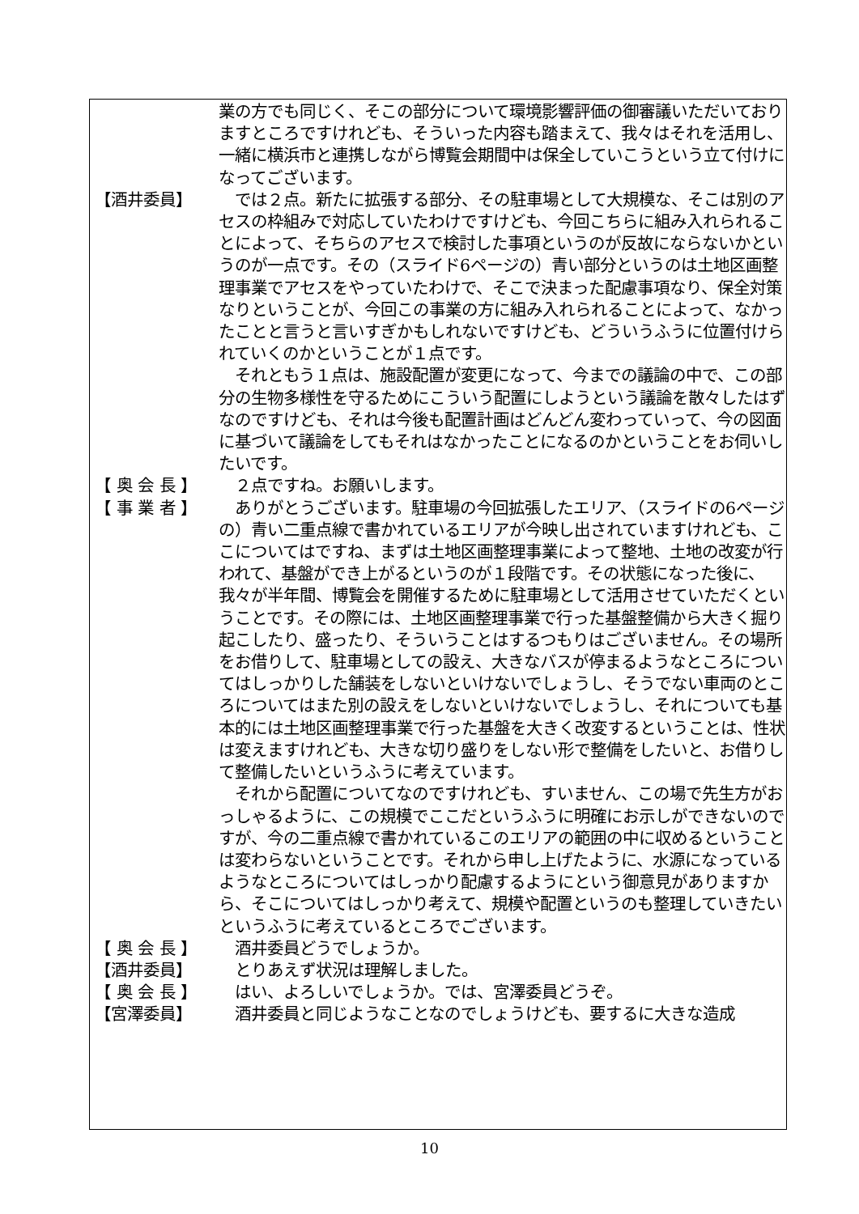業の方でも同じく、そこの部分について環境影響評価の御審議いただいておりますところですけれども、そういった内容も踏まえて、我々はそれを活用し、一緒に横浜市と連携しながら博覧会期間中は保全していこうという立て付けになってございます。
【酒井委員】 　では２点。新たに拡張する部分、その駐車場として大規模な、そこは別のアセスの枠組みで対応していたわけですけども、今回こちらに組み入れられることによって、そちらのアセスで検討した事項というのが反故にならないかというのが一点です。その（スライド6ページの）青い部分というのは土地区画整理事業でアセスをやっていたわけで、そこで決まった配慮事項なり、保全対策なりということが、今回この事業の方に組み入れられることによって、なかったことと言うと言いすぎかもしれないですけども、どういうふうに位置付けられていくのかということが１点です。
　それともう１点は、施設配置が変更になって、今までの議論の中で、この部分の生物多様性を守るためにこういう配置にしようという議論を散々したはずなのですけども、それは今後も配置計画はどんどん変わっていって、今の図面に基づいて議論をしてもそれはなかったことになるのかということをお伺いしたいです。
【 奥 会 長 】 　２点ですね。お願いします。
【 事 業 者 】 　ありがとうございます。駐車場の今回拡張したエリア、（スライドの6ページの）青い二重点線で書かれているエリアが今映し出されていますけれども、ここについてはですね、まずは土地区画整理事業によって整地、土地の改変が行われて、基盤ができ上がるというのが１段階です。その状態になった後に、我々が半年間、博覧会を開催するために駐車場として活用させていただくということです。その際には、土地区画整理事業で行った基盤整備から大きく掘り起こしたり、盛ったり、そういうことはするつもりはございません。その場所をお借りして、駐車場としての設え、大きなバスが停まるようなところについてはしっかりした舗装をしないといけないでしょうし、そうでない車両のところについてはまた別の設えをしないといけないでしょうし、それについても基本的には土地区画整理事業で行った基盤を大きく改変するということは、性状は変えますけれども、大きな切り盛りをしない形で整備をしたいと、お借りして整備したいというふうに考えています。
　それから配置についてなのですけれども、すいません、この場で先生方がおっしゃるように、この規模でここだというふうに明確にお示しができないのですが、今の二重点線で書かれているこのエリアの範囲の中に収めるということは変わらないということです。それから申し上げたように、水源になっているようなところについてはしっかり配慮するようにという御意見がありますから、そこについてはしっかり考えて、規模や配置というのも整理していきたいというふうに考えているところでございます。
【 奥 会 長 】 　酒井委員どうでしょうか。
【酒井委員】 　とりあえず状況は理解しました。
【 奥 会 長 】 　はい、よろしいでしょうか。では、宮澤委員どうぞ。
【宮澤委員】 　酒井委員と同じようなことなのでしょうけども、要するに大きな造成
10